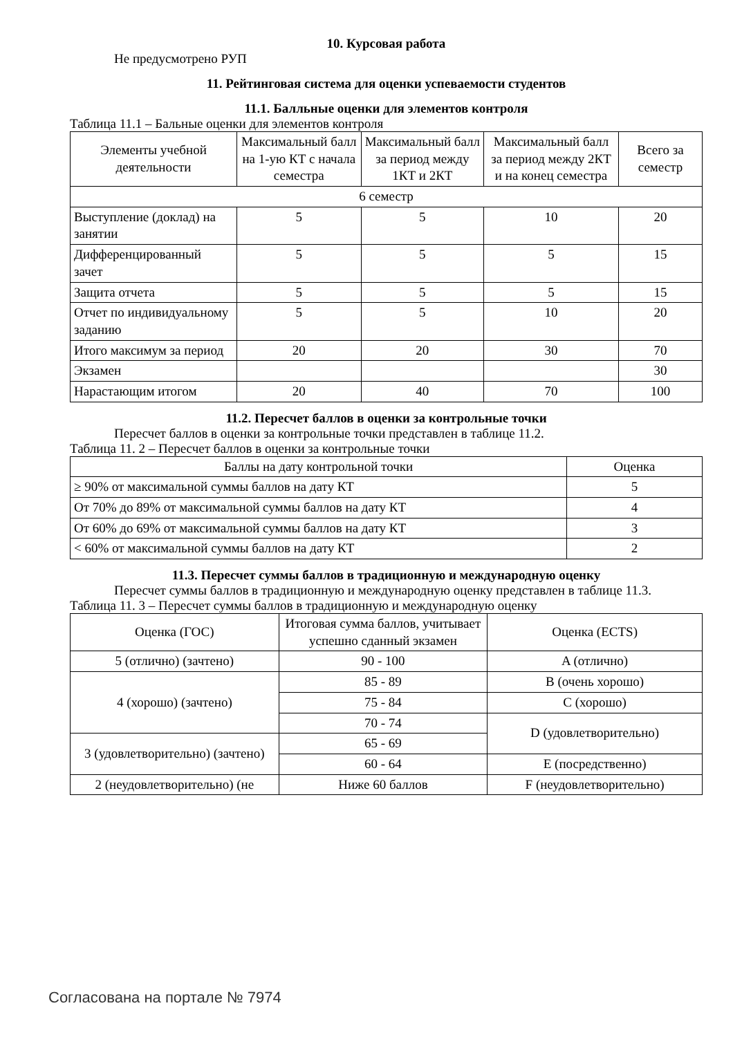10. Курсовая работа
Не предусмотрено РУП
11. Рейтинговая система для оценки успеваемости студентов
11.1. Балльные оценки для элементов контроля
Таблица 11.1 – Бальные оценки для элементов контроля
| Элементы учебной деятельности | Максимальный балл на 1-ую КТ с начала семестра | Максимальный балл за период между 1КТ и 2КТ | Максимальный балл за период между 2КТ и на конец семестра | Всего за семестр |
| --- | --- | --- | --- | --- |
| 6 семестр | | | | |
| Выступление (доклад) на занятии | 5 | 5 | 10 | 20 |
| Дифференцированный зачет | 5 | 5 | 5 | 15 |
| Защита отчета | 5 | 5 | 5 | 15 |
| Отчет по индивидуальному заданию | 5 | 5 | 10 | 20 |
| Итого максимум за период | 20 | 20 | 30 | 70 |
| Экзамен | | | | 30 |
| Нарастающим итогом | 20 | 40 | 70 | 100 |
11.2. Пересчет баллов в оценки за контрольные точки
Пересчет баллов в оценки за контрольные точки представлен в таблице 11.2.
Таблица 11. 2 – Пересчет баллов в оценки за контрольные точки
| Баллы на дату контрольной точки | Оценка |
| --- | --- |
| ≥ 90% от максимальной суммы баллов на дату КТ | 5 |
| От 70% до 89% от максимальной суммы баллов на дату КТ | 4 |
| От 60% до 69% от максимальной суммы баллов на дату КТ | 3 |
| < 60% от максимальной суммы баллов на дату КТ | 2 |
11.3. Пересчет суммы баллов в традиционную и международную оценку
Пересчет суммы баллов в традиционную и международную оценку представлен в таблице 11.3.
Таблица 11. 3 – Пересчет суммы баллов в традиционную и международную оценку
| Оценка (ГОС) | Итоговая сумма баллов, учитывает успешно сданный экзамен | Оценка (ECTS) |
| --- | --- | --- |
| 5 (отлично) (зачтено) | 90 - 100 | A (отлично) |
| 4 (хорошо) (зачтено) | 85 - 89 | B (очень хорошо) |
| | 75 - 84 | C (хорошо) |
| | 70 - 74 | D (удовлетворительно) |
| 3 (удовлетворительно) (зачтено) | 65 - 69 | |
| | 60 - 64 | E (посредственно) |
| 2 (неудовлетворительно) (не | Ниже 60 баллов | F (неудовлетворительно) |
Согласована на портале № 7974